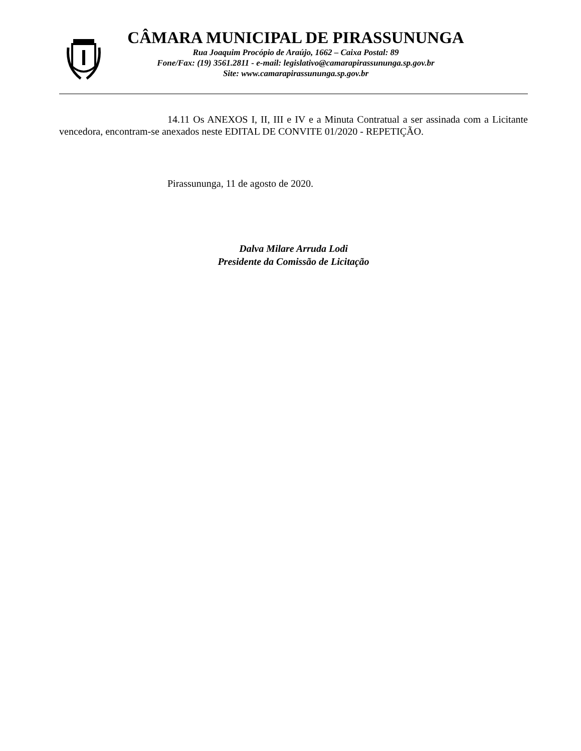CÂMARA MUNICIPAL DE PIRASSUNUNGA
Rua Joaquim Procópio de Araújo, 1662 – Caixa Postal: 89
Fone/Fax: (19) 3561.2811 - e-mail: legislativo@camarapirassununga.sp.gov.br
Site: www.camarapirassununga.sp.gov.br
14.11 Os ANEXOS I, II, III e IV e a Minuta Contratual a ser assinada com a Licitante vencedora, encontram-se anexados neste EDITAL DE CONVITE 01/2020 - REPETIÇÃO.
Pirassununga, 11 de agosto de 2020.
Dalva Milare Arruda Lodi
Presidente da Comissão de Licitação